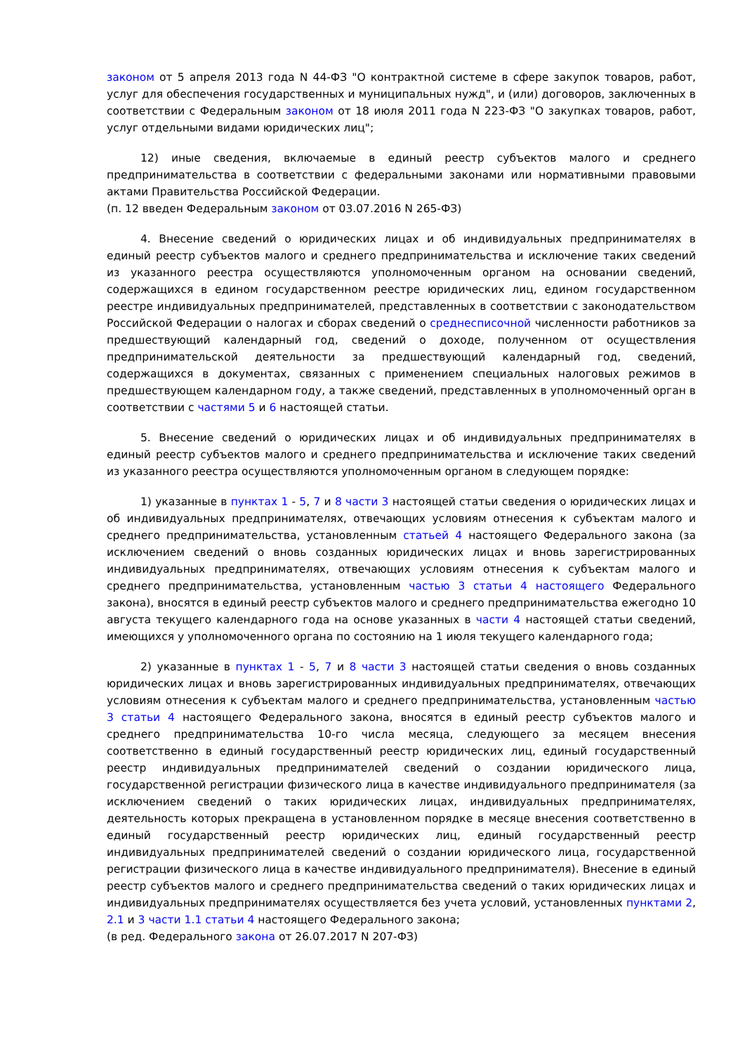законом от 5 апреля 2013 года N 44-ФЗ "О контрактной системе в сфере закупок товаров, работ, услуг для обеспечения государственных и муниципальных нужд", и (или) договоров, заключенных в соответствии с Федеральным законом от 18 июля 2011 года N 223-ФЗ "О закупках товаров, работ, услуг отдельными видами юридических лиц";
12) иные сведения, включаемые в единый реестр субъектов малого и среднего предпринимательства в соответствии с федеральными законами или нормативными правовыми актами Правительства Российской Федерации.
(п. 12 введен Федеральным законом от 03.07.2016 N 265-ФЗ)
4. Внесение сведений о юридических лицах и об индивидуальных предпринимателях в единый реестр субъектов малого и среднего предпринимательства и исключение таких сведений из указанного реестра осуществляются уполномоченным органом на основании сведений, содержащихся в едином государственном реестре юридических лиц, едином государственном реестре индивидуальных предпринимателей, представленных в соответствии с законодательством Российской Федерации о налогах и сборах сведений о среднесписочной численности работников за предшествующий календарный год, сведений о доходе, полученном от осуществления предпринимательской деятельности за предшествующий календарный год, сведений, содержащихся в документах, связанных с применением специальных налоговых режимов в предшествующем календарном году, а также сведений, представленных в уполномоченный орган в соответствии с частями 5 и 6 настоящей статьи.
5. Внесение сведений о юридических лицах и об индивидуальных предпринимателях в единый реестр субъектов малого и среднего предпринимательства и исключение таких сведений из указанного реестра осуществляются уполномоченным органом в следующем порядке:
1) указанные в пунктах 1 - 5, 7 и 8 части 3 настоящей статьи сведения о юридических лицах и об индивидуальных предпринимателях, отвечающих условиям отнесения к субъектам малого и среднего предпринимательства, установленным статьей 4 настоящего Федерального закона (за исключением сведений о вновь созданных юридических лицах и вновь зарегистрированных индивидуальных предпринимателях, отвечающих условиям отнесения к субъектам малого и среднего предпринимательства, установленным частью 3 статьи 4 настоящего Федерального закона), вносятся в единый реестр субъектов малого и среднего предпринимательства ежегодно 10 августа текущего календарного года на основе указанных в части 4 настоящей статьи сведений, имеющихся у уполномоченного органа по состоянию на 1 июля текущего календарного года;
2) указанные в пунктах 1 - 5, 7 и 8 части 3 настоящей статьи сведения о вновь созданных юридических лицах и вновь зарегистрированных индивидуальных предпринимателях, отвечающих условиям отнесения к субъектам малого и среднего предпринимательства, установленным частью 3 статьи 4 настоящего Федерального закона, вносятся в единый реестр субъектов малого и среднего предпринимательства 10-го числа месяца, следующего за месяцем внесения соответственно в единый государственный реестр юридических лиц, единый государственный реестр индивидуальных предпринимателей сведений о создании юридического лица, государственной регистрации физического лица в качестве индивидуального предпринимателя (за исключением сведений о таких юридических лицах, индивидуальных предпринимателях, деятельность которых прекращена в установленном порядке в месяце внесения соответственно в единый государственный реестр юридических лиц, единый государственный реестр индивидуальных предпринимателей сведений о создании юридического лица, государственной регистрации физического лица в качестве индивидуального предпринимателя). Внесение в единый реестр субъектов малого и среднего предпринимательства сведений о таких юридических лицах и индивидуальных предпринимателях осуществляется без учета условий, установленных пунктами 2, 2.1 и 3 части 1.1 статьи 4 настоящего Федерального закона;
(в ред. Федерального закона от 26.07.2017 N 207-ФЗ)